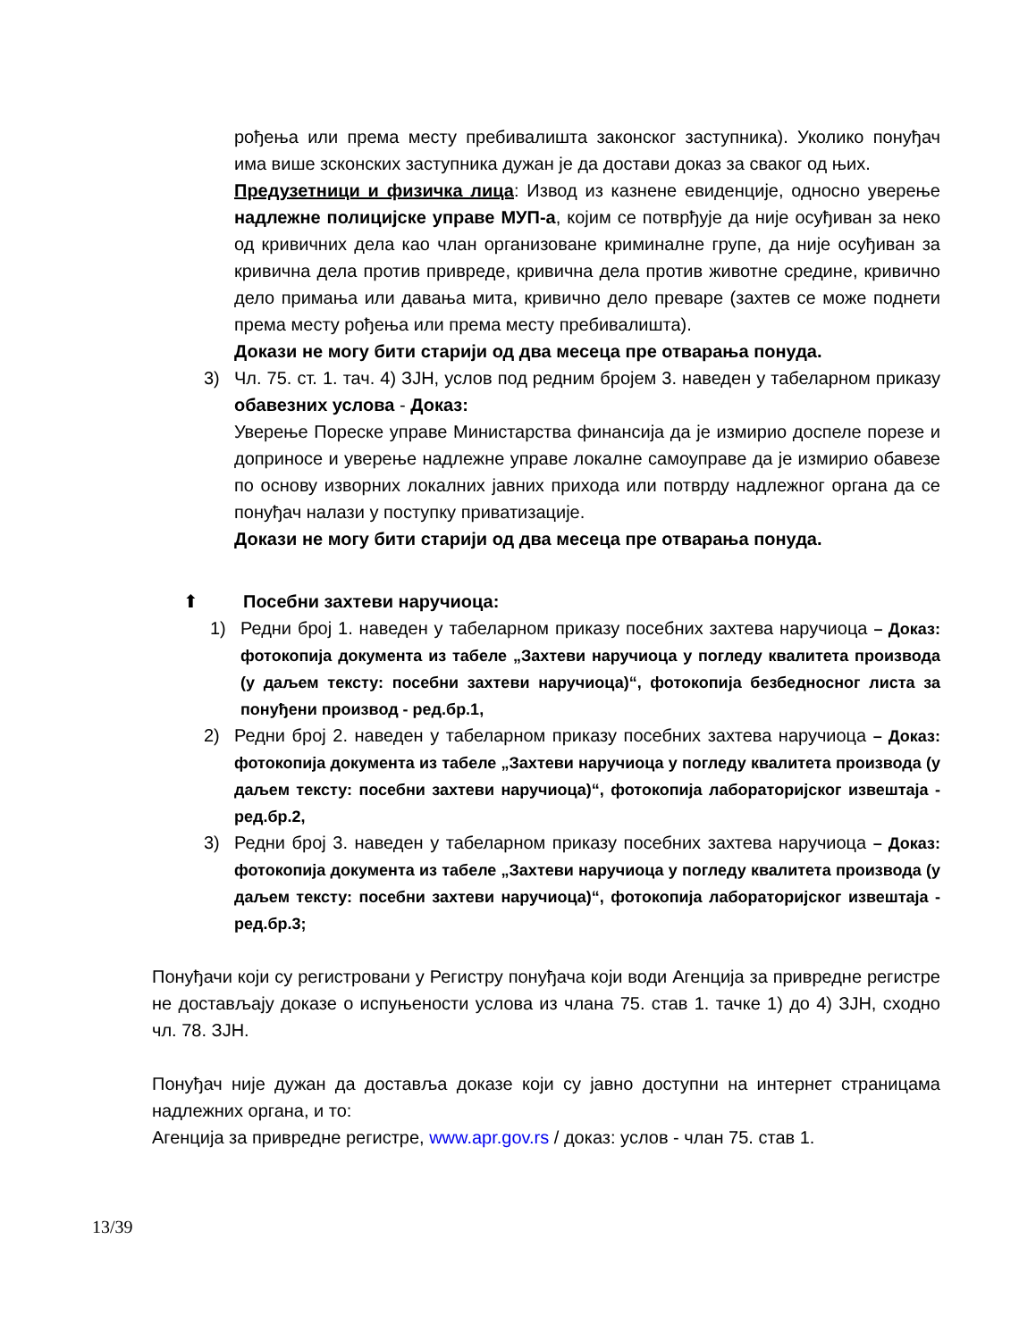рођења или према месту пребивалишта законског заступника). Уколико понуђач има више зсконских заступника дужан је да достави доказ за сваког од њих.
Предузетници и физичка лица: Извод из казнене евиденције, односно уверење надлежне полицијске управе МУП-а, којим се потврђује да није осуђиван за неко од кривичних дела као члан организоване криминалне групе, да није осуђиван за кривична дела против привреде, кривична дела против животне средине, кривично дело примања или давања мита, кривично дело преваре (захтев се може поднети према месту рођења или према месту пребивалишта).
Докази не могу бити старији од два месеца пре отварања понуда.
3) Чл. 75. ст. 1. тач. 4) ЗЈН, услов под редним бројем 3. наведен у табеларном приказу обавезних услова - Доказ:
Уверење Пореске управе Министарства финансија да је измирио доспеле порезе и доприносе и уверење надлежне управе локалне самоуправе да је измирио обавезе по основу изворних локалних јавних прихода или потврду надлежног органа да се понуђач налази у поступку приватизације.
Докази не могу бити старији од два месеца пре отварања понуда.
⬆ Посебни захтеви наручиоца:
1) Редни број 1. наведен у табеларном приказу посебних захтева наручиоца – Доказ: фотокопија документа из табеле „Захтеви наручиоца у погледу квалитета производа (у даљем тексту: посебни захтеви наручиоца)“, фотокопија безбедносног листа за понуђени производ - ред.бр.1,
2) Редни број 2. наведен у табеларном приказу посебних захтева наручиоца – Доказ: фотокопија документа из табеле „Захтеви наручиоца у погледу квалитета производа (у даљем тексту: посебни захтеви наручиоца)“, фотокопија лабораторијског извештаја - ред.бр.2,
3) Редни број 3. наведен у табеларном приказу посебних захтева наручиоца – Доказ: фотокопија документа из табеле „Захтеви наручиоца у погледу квалитета производа (у даљем тексту: посебни захтеви наручиоца)“, фотокопија лабораторијског извештаја - ред.бр.3;
Понуђачи који су регистровани у Регистру понуђача који води Агенција за привредне регистре не достављају доказе о испуњености услова из члана 75. став 1. тачке 1) до 4) ЗЈН, сходно чл. 78. ЗЈН.
Понуђач није дужан да доставља доказе који су јавно доступни на интернет страницама надлежних органа, и то:
Агенција за привредне регистре, www.apr.gov.rs / доказ: услов - члан 75. став 1.
13/39